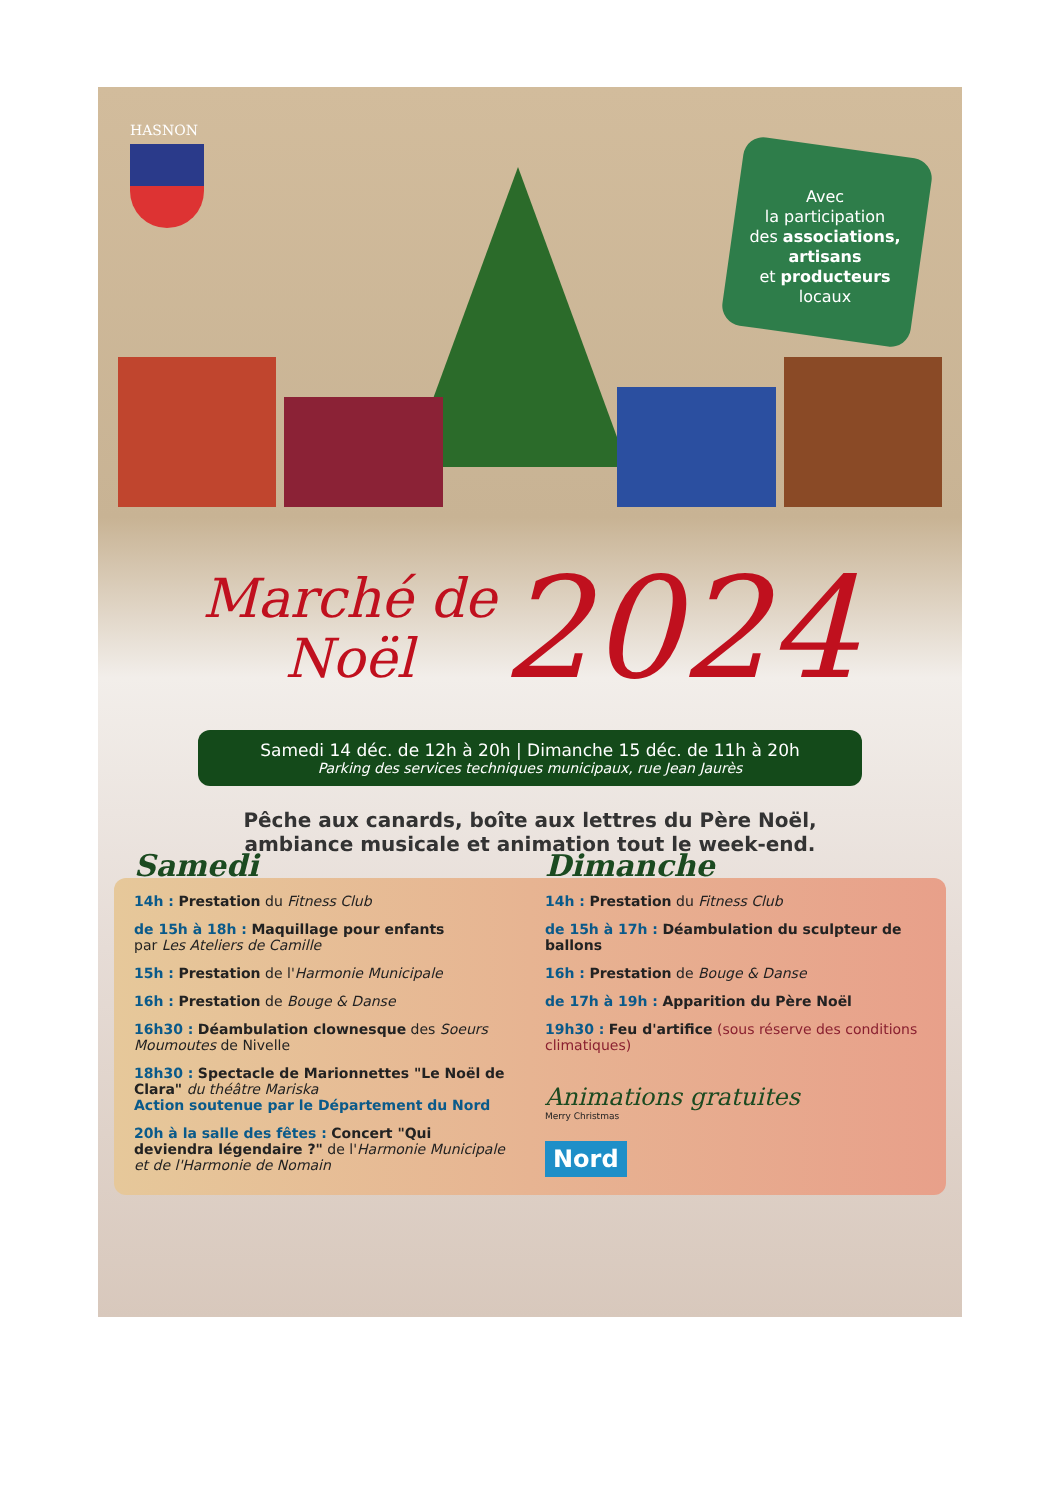HASNON
Avec
la participation
des associations,
artisans
et producteurs
locaux
Marché de
Noël 2024
Samedi 14 déc. de 12h à 20h | Dimanche 15 déc. de 11h à 20h
Parking des services techniques municipaux, rue Jean Jaurès
Pêche aux canards, boîte aux lettres du Père Noël,
ambiance musicale et animation tout le week-end.
Samedi
14h : Prestation du Fitness Club
de 15h à 18h : Maquillage pour enfants
par Les Ateliers de Camille
15h : Prestation de l'Harmonie Municipale
16h : Prestation de Bouge & Danse
16h30 : Déambulation clownesque des Soeurs Moumoutes de Nivelle
18h30 : Spectacle de Marionnettes "Le Noël de Clara" du théâtre Mariska
Action soutenue par le Département du Nord
20h à la salle des fêtes : Concert "Qui deviendra légendaire ?" de l'Harmonie Municipale et de l'Harmonie de Nomain
Dimanche
14h : Prestation du Fitness Club
de 15h à 17h : Déambulation du sculpteur de ballons
16h : Prestation de Bouge & Danse
de 17h à 19h : Apparition du Père Noël
19h30 : Feu d'artifice (sous réserve des conditions climatiques)
Animations gratuites
Merry Christmas
Nord